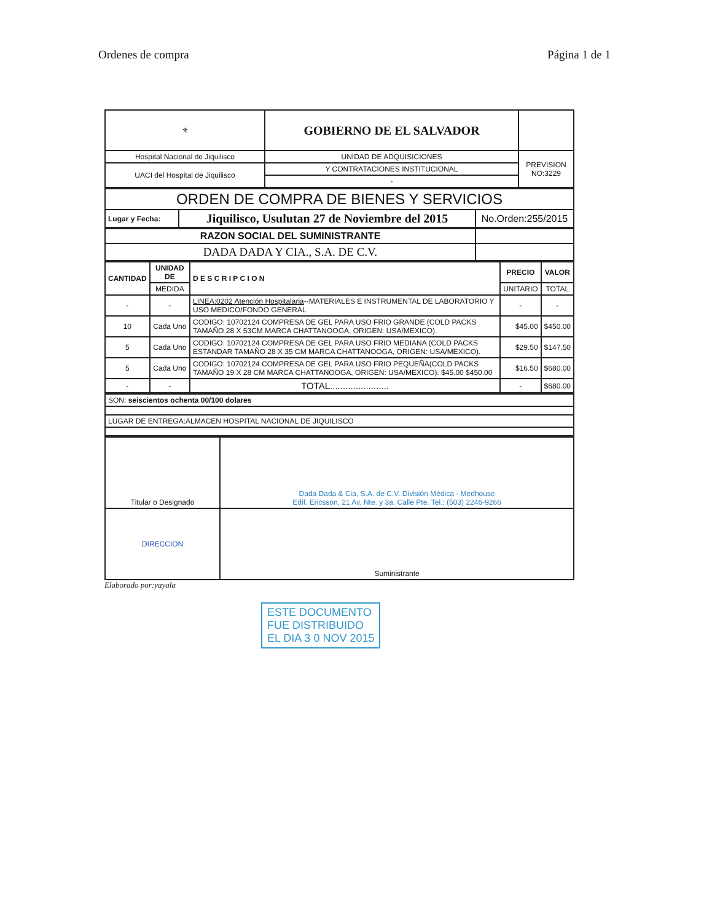Ordenes de compra Página 1 de 1
| ⚜ | GOBIERNO DE EL SALVADOR | |
| Hospital Nacional de Jiquilisco | UNIDAD DE ADQUISICIONES | PREVISION NO:3229 |
| UACI del Hospital de Jiquilisco | Y CONTRATACIONES INSTITUCIONAL | |
| | - | |
| ORDEN DE COMPRA DE BIENES Y SERVICIOS | | |
| Lugar y Fecha: | Jiquilisco, Usulutan 27 de Noviembre del 2015 | No.Orden:255/2015 |
| RAZON SOCIAL DEL SUMINISTRANTE | |
| DADA DADA Y CIA., S.A. DE C.V. | |
| CANTIDAD | UNIDAD DE | D E S C R I P C I O N | PRECIO | VALOR |
| --- | --- | --- | --- | --- |
| | MEDIDA | | UNITARIO | TOTAL |
| - | - | LINEA:0202 Atención Hospitalaria --MATERIALES E INSTRUMENTAL DE LABORATORIO Y USO MEDICO/FONDO GENERAL | - | - |
| 10 | Cada Uno | CODIGO: 10702124 COMPRESA DE GEL PARA USO FRIO GRANDE (COLD PACKS TAMAÑO 28 X 53CM MARCA CHATTANOOGA, ORIGEN: USA/MEXICO). | $45.00 | $450.00 |
| 5 | Cada Uno | CODIGO: 10702124 COMPRESA DE GEL PARA USO FRIO MEDIANA (COLD PACKS ESTANDAR TAMAÑO 28 X 35 CM MARCA CHATTANOOGA, ORIGEN: USA/MEXICO). | $29.50 | $147.50 |
| 5 | Cada Uno | CODIGO: 10702124 COMPRESA DE GEL PARA USO FRIO PEQUEÑA(COLD PACKS TAMAÑO 19 X 28 CM MARCA CHATTANOOGA, ORIGEN: USA/MEXICO). $45.00 $450.00 | $16.50 | $680.00 |
| - | - | TOTAL....................... | - | $680.00 |
| SON: seiscientos ochenta 00/100 dolares |
| LUGAR DE ENTREGA:ALMACEN HOSPITAL NACIONAL DE JIQUILISCO |
| Titular o Designado | Dada Dada & Cia, S.A. de C.V. División Médica - Medhouse Edif. Ericsson, 21 Av. Nte. y 3a. Calle Pte. Tel.: (503) 2246-9266 |
| DIRECCION | Suministrante |
Elaborado por:yayala
ESTE DOCUMENTO
FUE DISTRIBUIDO
EL DIA 3 0 NOV 2015